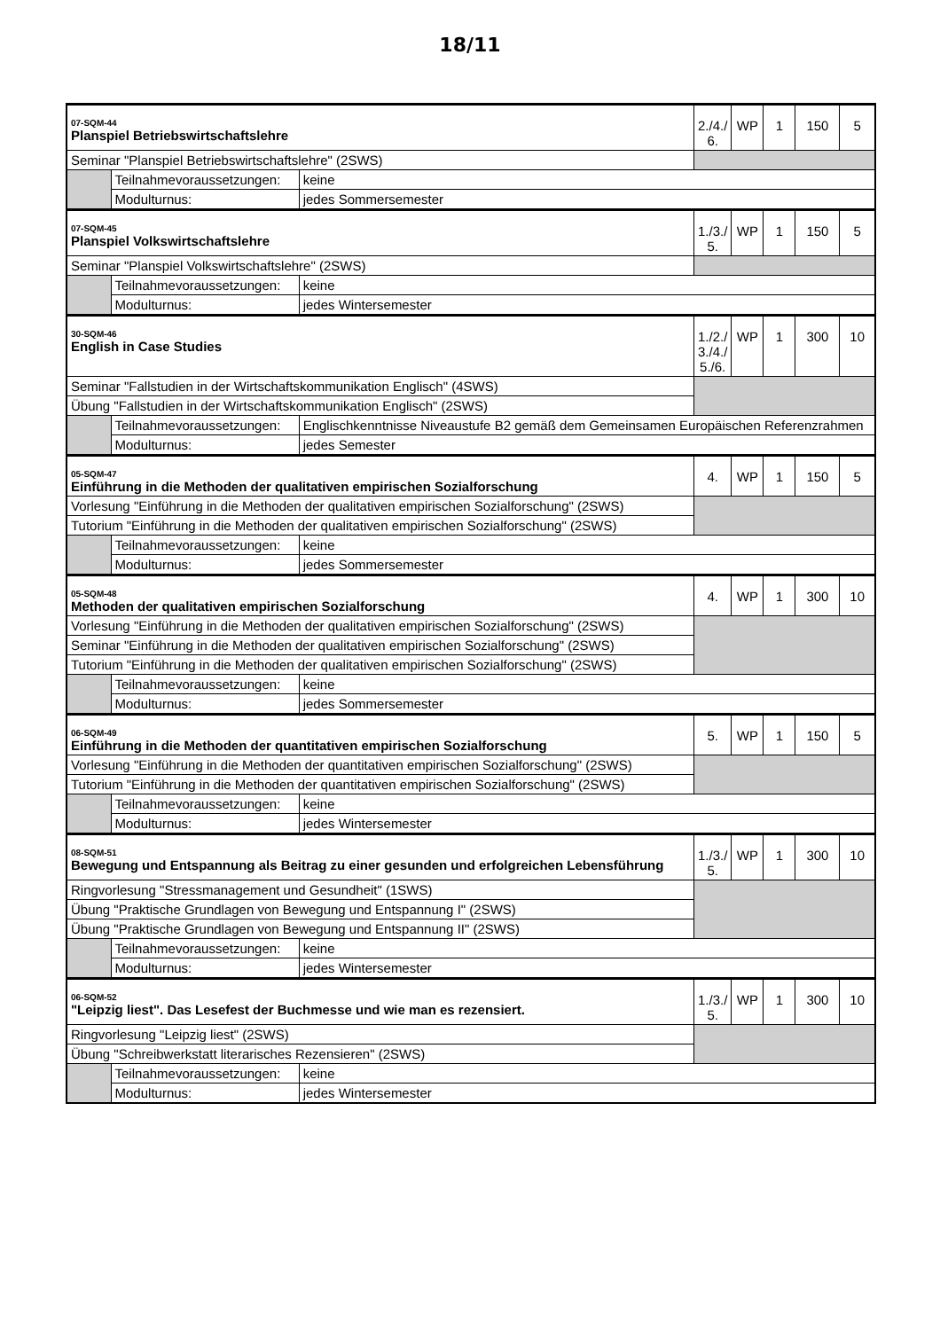18/11
| 07-SQM-44 Planspiel Betriebswirtschaftslehre | | | 2./4./ 6. | WP | 1 | 150 | 5 |
| Seminar "Planspiel Betriebswirtschaftslehre" (2SWS) | | | | | | | |
| | Teilnahmevoraussetzungen: | keine | | | | | |
| | Modulturnus: | jedes Sommersemester | | | | | |
| 07-SQM-45 Planspiel Volkswirtschaftslehre | | | 1./3./ 5. | WP | 1 | 150 | 5 |
| Seminar "Planspiel Volkswirtschaftslehre" (2SWS) | | | | | | | |
| | Teilnahmevoraussetzungen: | keine | | | | | |
| | Modulturnus: | jedes Wintersemester | | | | | |
| 30-SQM-46 English in Case Studies | | | 1./2./ 3./4./ 5./6. | WP | 1 | 300 | 10 |
| Seminar "Fallstudien in der Wirtschaftskommunikation Englisch" (4SWS) | | | | | | | |
| Übung "Fallstudien in der Wirtschaftskommunikation Englisch" (2SWS) | | | | | | | |
| | Teilnahmevoraussetzungen: | Englischkenntnisse Niveaustufe B2 gemäß dem Gemeinsamen Europäischen Referenzrahmen | | | | | |
| | Modulturnus: | jedes Semester | | | | | |
| 05-SQM-47 Einführung in die Methoden der qualitativen empirischen Sozialforschung | | | 4. | WP | 1 | 150 | 5 |
| Vorlesung "Einführung in die Methoden der qualitativen empirischen Sozialforschung" (2SWS) | | | | | | | |
| Tutorium "Einführung in die Methoden der qualitativen empirischen Sozialforschung" (2SWS) | | | | | | | |
| | Teilnahmevoraussetzungen: | keine | | | | | |
| | Modulturnus: | jedes Sommersemester | | | | | |
| 05-SQM-48 Methoden der qualitativen empirischen Sozialforschung | | | 4. | WP | 1 | 300 | 10 |
| Vorlesung "Einführung in die Methoden der qualitativen empirischen Sozialforschung" (2SWS) | | | | | | | |
| Seminar "Einführung in die Methoden der qualitativen empirischen Sozialforschung" (2SWS) | | | | | | | |
| Tutorium "Einführung in die Methoden der qualitativen empirischen Sozialforschung" (2SWS) | | | | | | | |
| | Teilnahmevoraussetzungen: | keine | | | | | |
| | Modulturnus: | jedes Sommersemester | | | | | |
| 06-SQM-49 Einführung in die Methoden der quantitativen empirischen Sozialforschung | | | 5. | WP | 1 | 150 | 5 |
| Vorlesung "Einführung in die Methoden der quantitativen empirischen Sozialforschung" (2SWS) | | | | | | | |
| Tutorium "Einführung in die Methoden der quantitativen empirischen Sozialforschung" (2SWS) | | | | | | | |
| | Teilnahmevoraussetzungen: | keine | | | | | |
| | Modulturnus: | jedes Wintersemester | | | | | |
| 08-SQM-51 Bewegung und Entspannung als Beitrag zu einer gesunden und erfolgreichen Lebensführung | | | 1./3./ 5. | WP | 1 | 300 | 10 |
| Ringvorlesung "Stressmanagement und Gesundheit" (1SWS) | | | | | | | |
| Übung "Praktische Grundlagen von Bewegung und Entspannung I" (2SWS) | | | | | | | |
| Übung "Praktische Grundlagen von Bewegung und Entspannung II" (2SWS) | | | | | | | |
| | Teilnahmevoraussetzungen: | keine | | | | | |
| | Modulturnus: | jedes Wintersemester | | | | | |
| 06-SQM-52 "Leipzig liest". Das Lesefest der Buchmesse und wie man es rezensiert. | | | 1./3./ 5. | WP | 1 | 300 | 10 |
| Ringvorlesung "Leipzig liest" (2SWS) | | | | | | | |
| Übung "Schreibwerkstatt literarisches Rezensieren" (2SWS) | | | | | | | |
| | Teilnahmevoraussetzungen: | keine | | | | | |
| | Modulturnus: | jedes Wintersemester | | | | | |